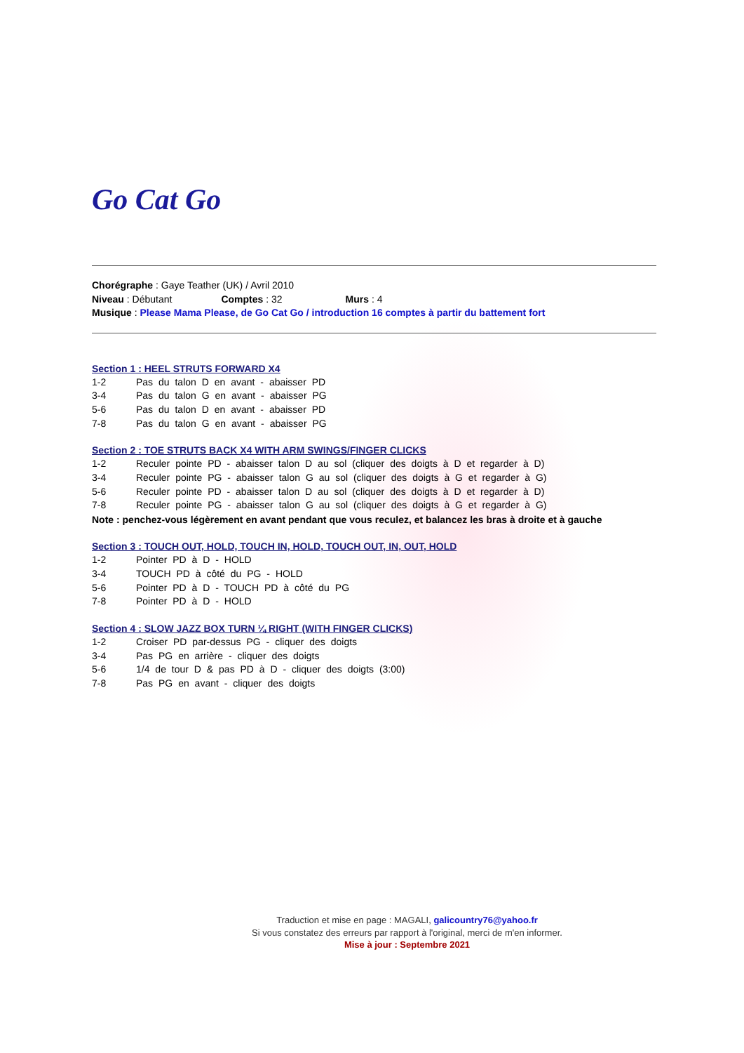Go Cat Go
Chorégraphe : Gaye Teather (UK) / Avril 2010
Niveau : Débutant Comptes : 32 Murs : 4
Musique : Please Mama Please, de Go Cat Go / introduction 16 comptes à partir du battement fort
Section 1 : HEEL STRUTS FORWARD X4
1-2 Pas du talon D en avant - abaisser PD
3-4 Pas du talon G en avant - abaisser PG
5-6 Pas du talon D en avant - abaisser PD
7-8 Pas du talon G en avant - abaisser PG
Section 2 : TOE STRUTS BACK X4 WITH ARM SWINGS/FINGER CLICKS
1-2 Reculer pointe PD - abaisser talon D au sol (cliquer des doigts à D et regarder à D)
3-4 Reculer pointe PG - abaisser talon G au sol (cliquer des doigts à G et regarder à G)
5-6 Reculer pointe PD - abaisser talon D au sol (cliquer des doigts à D et regarder à D)
7-8 Reculer pointe PG - abaisser talon G au sol (cliquer des doigts à G et regarder à G)
Note : penchez-vous légèrement en avant pendant que vous reculez, et balancez les bras à droite et à gauche
Section 3 : TOUCH OUT, HOLD, TOUCH IN, HOLD, TOUCH OUT, IN, OUT, HOLD
1-2 Pointer PD à D - HOLD
3-4 TOUCH PD à côté du PG - HOLD
5-6 Pointer PD à D - TOUCH PD à côté du PG
7-8 Pointer PD à D - HOLD
Section 4 : SLOW JAZZ BOX TURN ¼ RIGHT (WITH FINGER CLICKS)
1-2 Croiser PD par-dessus PG - cliquer des doigts
3-4 Pas PG en arrière - cliquer des doigts
5-6 1/4 de tour D & pas PD à D - cliquer des doigts (3:00)
7-8 Pas PG en avant - cliquer des doigts
Traduction et mise en page : MAGALI, galicountry76@yahoo.fr
Si vous constatez des erreurs par rapport à l'original, merci de m'en informer.
Mise à jour : Septembre 2021